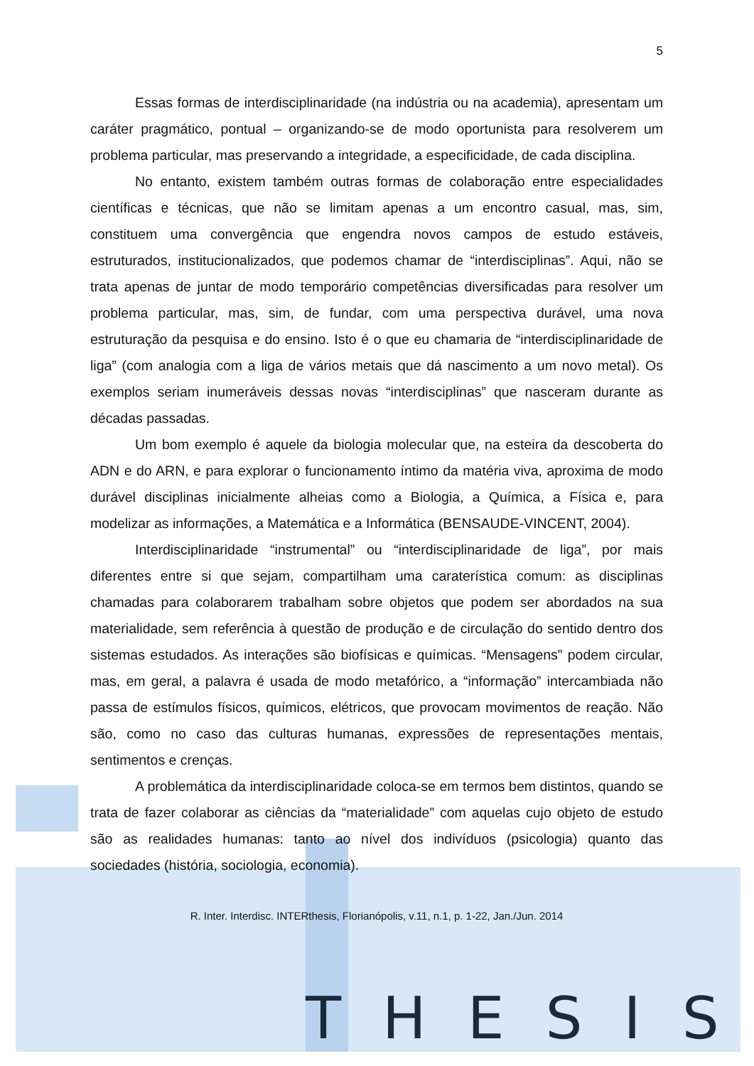5
Essas formas de interdisciplinaridade (na indústria ou na academia), apresentam um caráter pragmático, pontual – organizando-se de modo oportunista para resolverem um problema particular, mas preservando a integridade, a especificidade, de cada disciplina.
No entanto, existem também outras formas de colaboração entre especialidades científicas e técnicas, que não se limitam apenas a um encontro casual, mas, sim, constituem uma convergência que engendra novos campos de estudo estáveis, estruturados, institucionalizados, que podemos chamar de “interdisciplinas”. Aqui, não se trata apenas de juntar de modo temporário competências diversificadas para resolver um problema particular, mas, sim, de fundar, com uma perspectiva durável, uma nova estruturação da pesquisa e do ensino. Isto é o que eu chamaria de “interdisciplinaridade de liga” (com analogia com a liga de vários metais que dá nascimento a um novo metal). Os exemplos seriam inumeráveis dessas novas “interdisciplinas” que nasceram durante as décadas passadas.
Um bom exemplo é aquele da biologia molecular que, na esteira da descoberta do ADN e do ARN, e para explorar o funcionamento íntimo da matéria viva, aproxima de modo durável disciplinas inicialmente alheias como a Biologia, a Química, a Física e, para modelizar as informações, a Matemática e a Informática (BENSAUDE-VINCENT, 2004).
Interdisciplinaridade “instrumental” ou “interdisciplinaridade de liga”, por mais diferentes entre si que sejam, compartilham uma caraterística comum: as disciplinas chamadas para colaborarem trabalham sobre objetos que podem ser abordados na sua materialidade, sem referência à questão de produção e de circulação do sentido dentro dos sistemas estudados. As interações são biofísicas e químicas. “Mensagens” podem circular, mas, em geral, a palavra é usada de modo metafórico, a “informação” intercambiada não passa de estímulos físicos, químicos, elétricos, que provocam movimentos de reação. Não são, como no caso das culturas humanas, expressões de representações mentais, sentimentos e crenças.
A problemática da interdisciplinaridade coloca-se em termos bem distintos, quando se trata de fazer colaborar as ciências da “materialidade” com aquelas cujo objeto de estudo são as realidades humanas: tanto ao nível dos indivíduos (psicologia) quanto das sociedades (história, sociologia, economia).
R. Inter. Interdisc. INTERthesis, Florianópolis, v.11, n.1, p. 1-22, Jan./Jun. 2014
THESIS